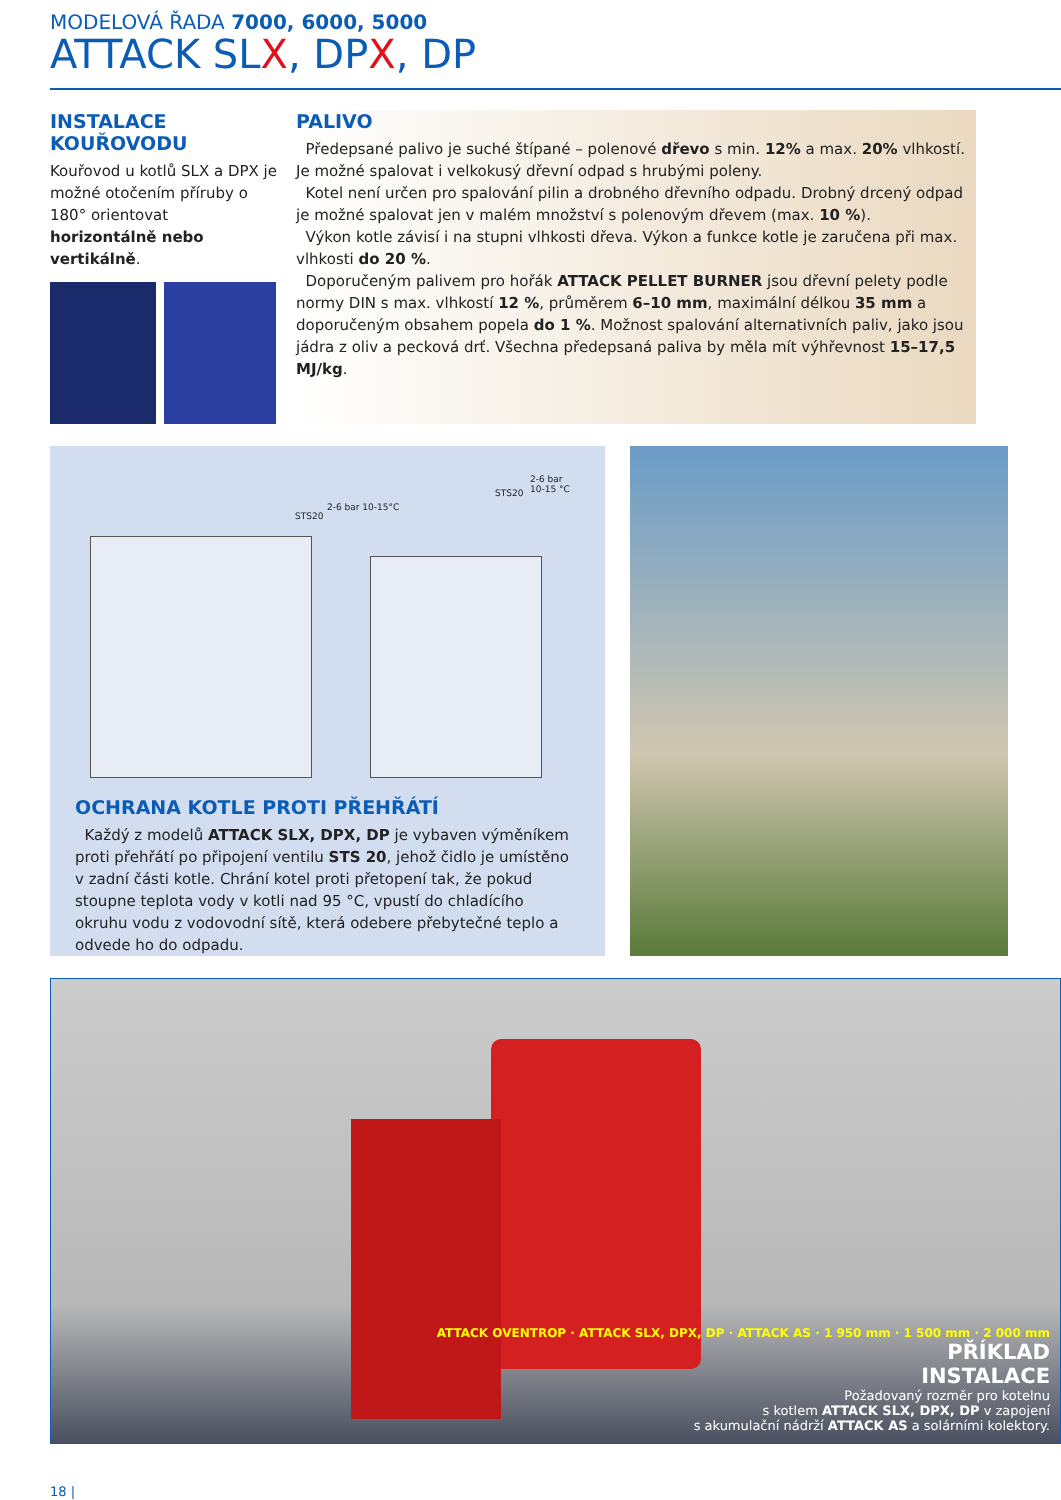MODELOVÁ ŘADA 7000, 6000, 5000
ATTACK SLX, DPX, DP
INSTALACE KOUŘOVODU
Kouřovod u kotlů SLX a DPX je možné otočením příruby o 180° orientovat horizontálně nebo vertikálně.
PALIVO
Předepsané palivo je suché štípané – polenové dřevo s min. 12% a max. 20% vlhkostí. Je možné spalovat i velkokusý dřevní odpad s hrubými poleny.
Kotel není určen pro spalování pilin a drobného dřevního odpadu. Drobný drcený odpad je možné spalovat jen v malém množství s polenovým dřevem (max. 10 %).
Výkon kotle závisí i na stupni vlhkosti dřeva. Výkon a funkce kotle je zaručena při max. vlhkosti do 20 %.
Doporučeným palivem pro hořák ATTACK PELLET BURNER jsou dřevní pelety podle normy DIN s max. vlhkostí 12 %, průměrem 6–10 mm, maximální délkou 35 mm a doporučeným obsahem popela do 1 %. Možnost spalování alternativních paliv, jako jsou jádra z oliv a pecková drť. Všechna předepsaná paliva by měla mít výhřevnost 15–17,5 MJ/kg.
STS20
2-6 bar 10-15°C
STS20
2-6 bar
10-15 °C
OCHRANA KOTLE PROTI PŘEHŘÁTÍ
Každý z modelů ATTACK SLX, DPX, DP je vybaven výměníkem proti přehřátí po připojení ventilu STS 20, jehož čidlo je umístěno v zadní části kotle. Chrání kotel proti přetopení tak, že pokud stoupne teplota vody v kotli nad 95 °C, vpustí do chladícího okruhu vodu z vodovodní sítě, která odebere přebytečné teplo a odvede ho do odpadu.
ATTACK OVENTROP · ATTACK SLX, DPX, DP · ATTACK AS · 1 950 mm · 1 500 mm · 2 000 mm
PŘÍKLAD
INSTALACE
Požadovaný rozměr pro kotelnu
s kotlem ATTACK SLX, DPX, DP v zapojení
s akumulační nádrží ATTACK AS a solárními kolektory.
18 |